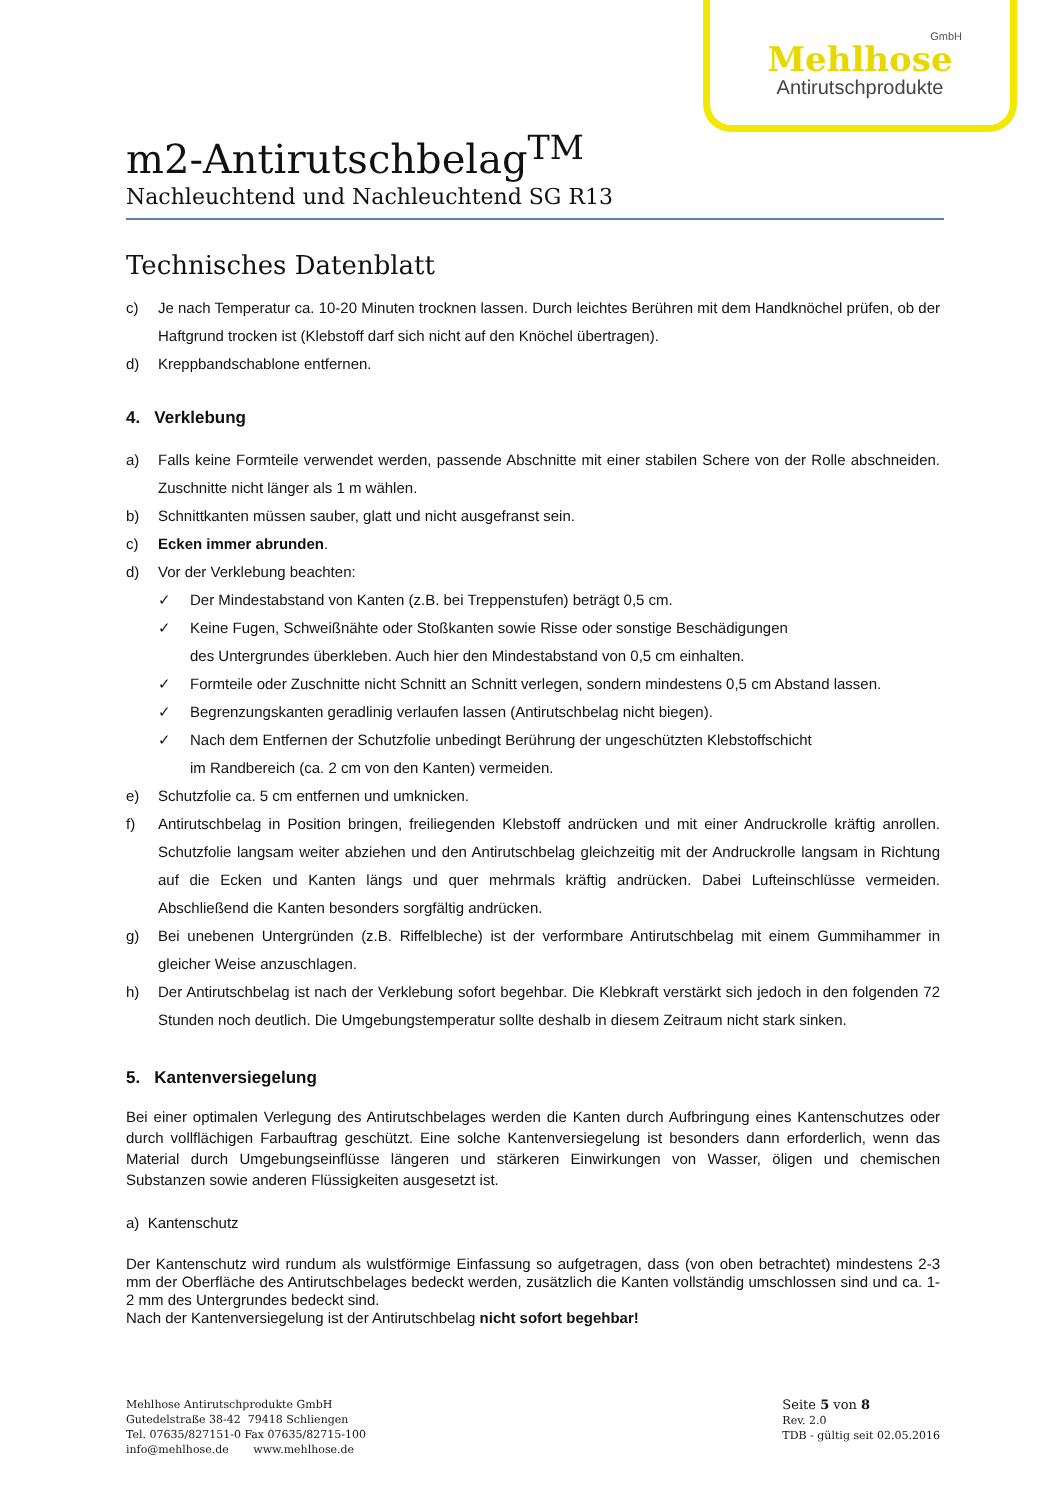GmbH
Mehlhose
Antirutschprodukte
m2-Antirutschbelag<sup>TM</sup>
Nachleuchtend und Nachleuchtend SG R13
Technisches Datenblatt
c) Je nach Temperatur ca. 10-20 Minuten trocknen lassen. Durch leichtes Berühren mit dem Handknöchel prüfen, ob der Haftgrund trocken ist (Klebstoff darf sich nicht auf den Knöchel übertragen).
d) Kreppbandschablone entfernen.
4. Verklebung
a) Falls keine Formteile verwendet werden, passende Abschnitte mit einer stabilen Schere von der Rolle abschneiden. Zuschnitte nicht länger als 1 m wählen.
b) Schnittkanten müssen sauber, glatt und nicht ausgefranst sein.
c) Ecken immer abrunden.
d) Vor der Verklebung beachten:
✓ Der Mindestabstand von Kanten (z.B. bei Treppenstufen) beträgt 0,5 cm.
✓ Keine Fugen, Schweißnähte oder Stoßkanten sowie Risse oder sonstige Beschädigungen
des Untergrundes überkleben. Auch hier den Mindestabstand von 0,5 cm einhalten.
✓ Formteile oder Zuschnitte nicht Schnitt an Schnitt verlegen, sondern mindestens 0,5 cm Abstand lassen.
✓ Begrenzungskanten geradlinig verlaufen lassen (Antirutschbelag nicht biegen).
✓ Nach dem Entfernen der Schutzfolie unbedingt Berührung der ungeschützten Klebstoffschicht
im Randbereich (ca. 2 cm von den Kanten) vermeiden.
e) Schutzfolie ca. 5 cm entfernen und umknicken.
f) Antirutschbelag in Position bringen, freiliegenden Klebstoff andrücken und mit einer Andruckrolle kräftig anrollen. Schutzfolie langsam weiter abziehen und den Antirutschbelag gleichzeitig mit der Andruckrolle langsam in Richtung auf die Ecken und Kanten längs und quer mehrmals kräftig andrücken. Dabei Lufteinschlüsse vermeiden. Abschließend die Kanten besonders sorgfältig andrücken.
g) Bei unebenen Untergründen (z.B. Riffelbleche) ist der verformbare Antirutschbelag mit einem Gummihammer in gleicher Weise anzuschlagen.
h) Der Antirutschbelag ist nach der Verklebung sofort begehbar. Die Klebkraft verstärkt sich jedoch in den folgenden 72 Stunden noch deutlich. Die Umgebungstemperatur sollte deshalb in diesem Zeitraum nicht stark sinken.
5. Kantenversiegelung
Bei einer optimalen Verlegung des Antirutschbelages werden die Kanten durch Aufbringung eines Kantenschutzes oder durch vollflächigen Farbauftrag geschützt. Eine solche Kantenversiegelung ist besonders dann erforderlich, wenn das Material durch Umgebungseinflüsse längeren und stärkeren Einwirkungen von Wasser, öligen und chemischen Substanzen sowie anderen Flüssigkeiten ausgesetzt ist.
a) Kantenschutz
Der Kantenschutz wird rundum als wulstförmige Einfassung so aufgetragen, dass (von oben betrachtet) mindestens 2-3 mm der Oberfläche des Antirutschbelages bedeckt werden, zusätzlich die Kanten vollständig umschlossen sind und ca. 1-2 mm des Untergrundes bedeckt sind.
Nach der Kantenversiegelung ist der Antirutschbelag nicht sofort begehbar!
Mehlhose Antirutschprodukte GmbH
Gutedelstraße 38-42 79418 Schliengen
Tel. 07635/827151-0 Fax 07635/82715-100
info@mehlhose.de www.mehlhose.de
Seite 5 von 8
Rev. 2.0
TDB - gültig seit 02.05.2016